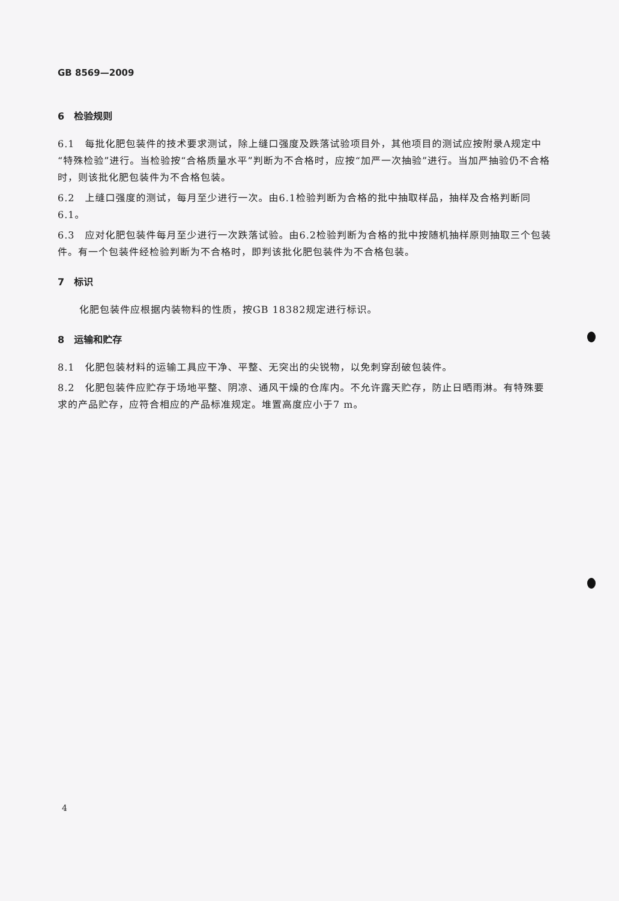GB 8569—2009
6　检验规则
6.1　每批化肥包装件的技术要求测试，除上缝口强度及跌落试验项目外，其他项目的测试应按附录A规定中“特殊检验”进行。当检验按“合格质量水平”判断为不合格时，应按“加严一次抽验”进行。当加严抽验仍不合格时，则该批化肥包装件为不合格包装。
6.2　上缝口强度的测试，每月至少进行一次。由6.1检验判断为合格的批中抽取样品，抽样及合格判断同6.1。
6.3　应对化肥包装件每月至少进行一次跌落试验。由6.2检验判断为合格的批中按随机抽样原则抽取三个包装件。有一个包装件经检验判断为不合格时，即判该批化肥包装件为不合格包装。
7　标识
化肥包装件应根据内装物料的性质，按GB 18382规定进行标识。
8　运输和贮存
8.1　化肥包装材料的运输工具应干净、平整、无突出的尖锐物，以免刺穿刮破包装件。
8.2　化肥包装件应贮存于场地平整、阴凉、通风干燥的仓库内。不允许露天贮存，防止日晒雨淋。有特殊要求的产品贮存，应符合相应的产品标准规定。堆置高度应小于7 m。
4